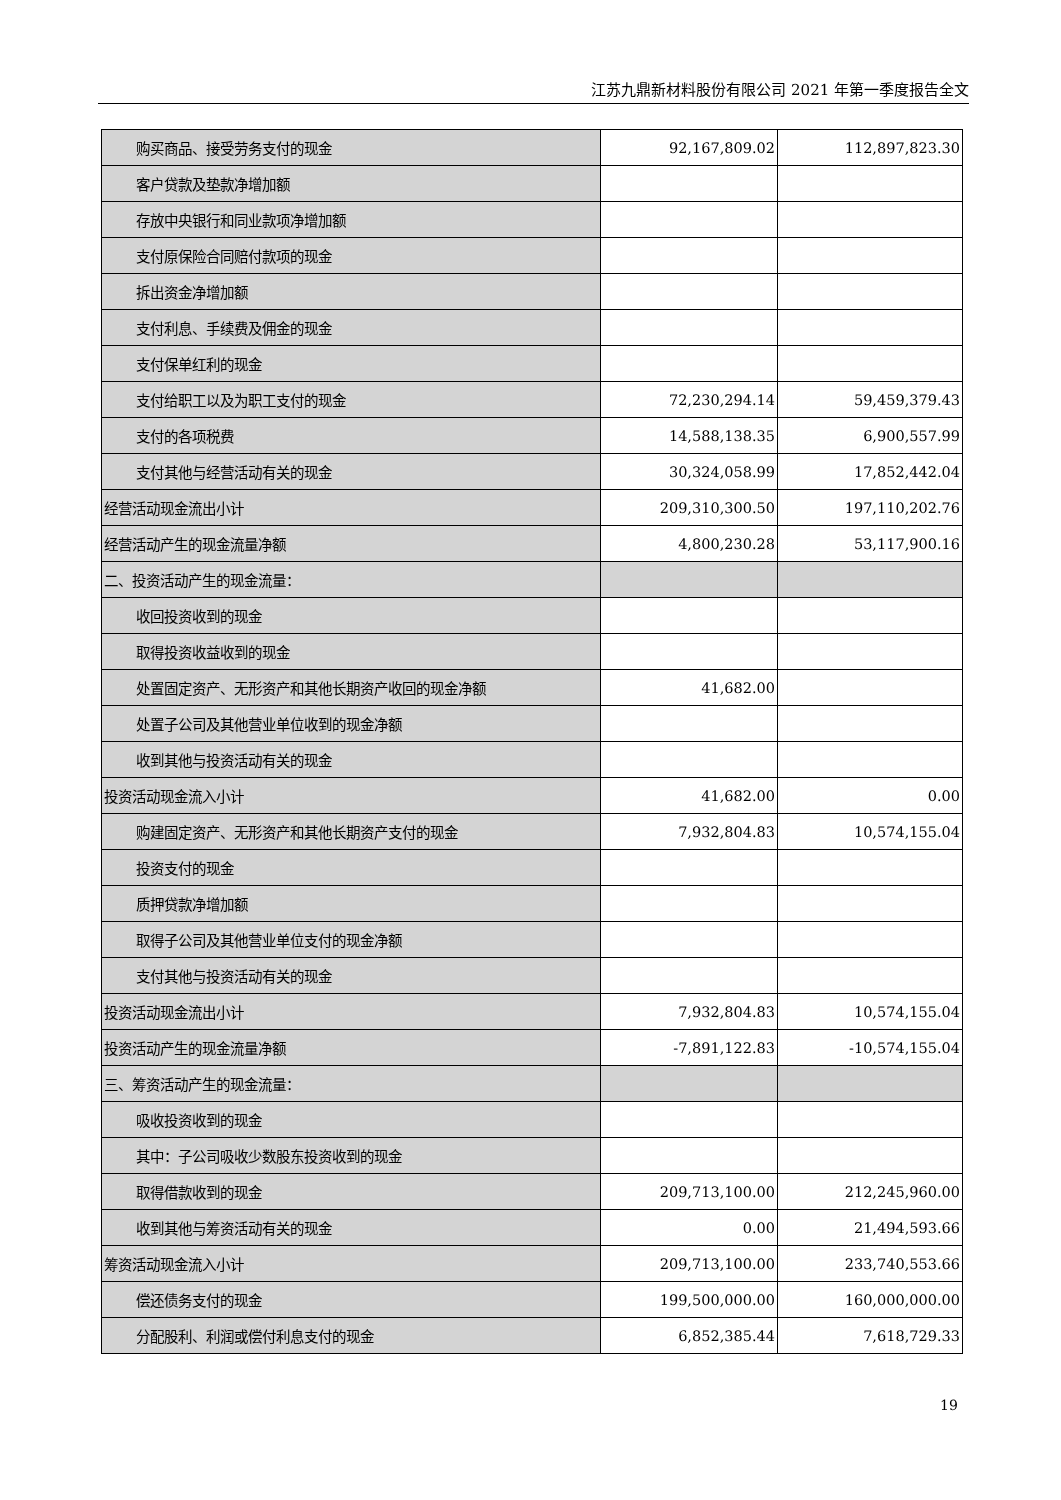江苏九鼎新材料股份有限公司 2021 年第一季度报告全文
| 购买商品、接受劳务支付的现金 | 92,167,809.02 | 112,897,823.30 |
| 客户贷款及垫款净增加额 | | |
| 存放中央银行和同业款项净增加额 | | |
| 支付原保险合同赔付款项的现金 | | |
| 拆出资金净增加额 | | |
| 支付利息、手续费及佣金的现金 | | |
| 支付保单红利的现金 | | |
| 支付给职工以及为职工支付的现金 | 72,230,294.14 | 59,459,379.43 |
| 支付的各项税费 | 14,588,138.35 | 6,900,557.99 |
| 支付其他与经营活动有关的现金 | 30,324,058.99 | 17,852,442.04 |
| 经营活动现金流出小计 | 209,310,300.50 | 197,110,202.76 |
| 经营活动产生的现金流量净额 | 4,800,230.28 | 53,117,900.16 |
| 二、投资活动产生的现金流量： | | |
| 收回投资收到的现金 | | |
| 取得投资收益收到的现金 | | |
| 处置固定资产、无形资产和其他长期资产收回的现金净额 | 41,682.00 | |
| 处置子公司及其他营业单位收到的现金净额 | | |
| 收到其他与投资活动有关的现金 | | |
| 投资活动现金流入小计 | 41,682.00 | 0.00 |
| 购建固定资产、无形资产和其他长期资产支付的现金 | 7,932,804.83 | 10,574,155.04 |
| 投资支付的现金 | | |
| 质押贷款净增加额 | | |
| 取得子公司及其他营业单位支付的现金净额 | | |
| 支付其他与投资活动有关的现金 | | |
| 投资活动现金流出小计 | 7,932,804.83 | 10,574,155.04 |
| 投资活动产生的现金流量净额 | -7,891,122.83 | -10,574,155.04 |
| 三、筹资活动产生的现金流量： | | |
| 吸收投资收到的现金 | | |
| 其中：子公司吸收少数股东投资收到的现金 | | |
| 取得借款收到的现金 | 209,713,100.00 | 212,245,960.00 |
| 收到其他与筹资活动有关的现金 | 0.00 | 21,494,593.66 |
| 筹资活动现金流入小计 | 209,713,100.00 | 233,740,553.66 |
| 偿还债务支付的现金 | 199,500,000.00 | 160,000,000.00 |
| 分配股利、利润或偿付利息支付的现金 | 6,852,385.44 | 7,618,729.33 |
19